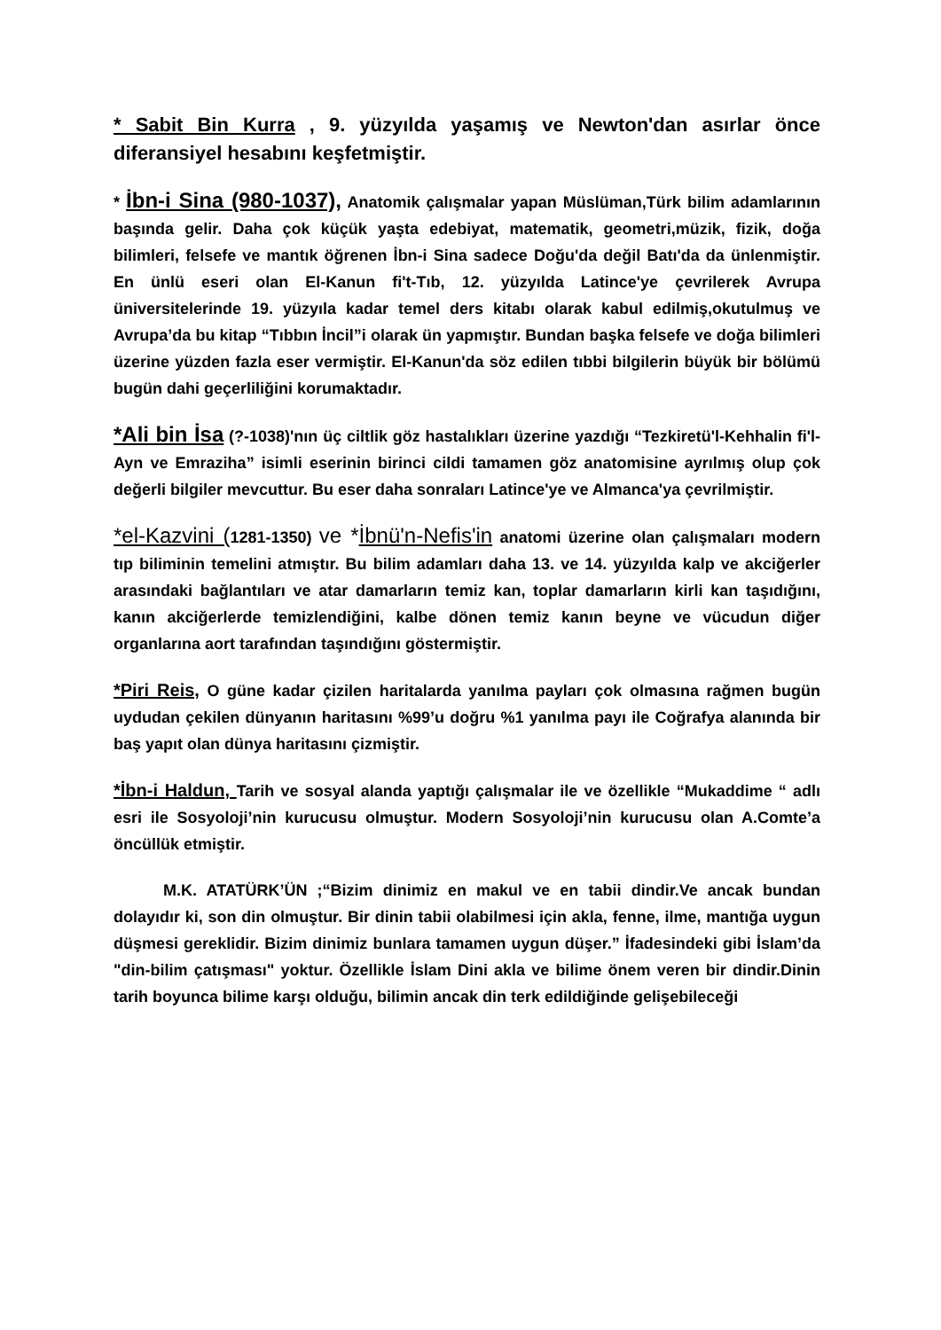* Sabit Bin Kurra , 9. yüzyılda yaşamış ve Newton'dan asırlar önce diferansiyel hesabını keşfetmiştir.
* İbn-i Sina (980-1037), Anatomik çalışmalar yapan Müslüman,Türk bilim adamlarının başında gelir. Daha çok küçük yaşta edebiyat, matematik, geometri,müzik, fizik, doğa bilimleri, felsefe ve mantık öğrenen İbn-i Sina sadece Doğu'da değil Batı'da da ünlenmiştir. En ünlü eseri olan El-Kanun fi't-Tıb, 12. yüzyılda Latince'ye çevrilerek Avrupa üniversitelerinde 19. yüzyıla kadar temel ders kitabı olarak kabul edilmiş,okutulmuş ve Avrupa’da bu kitap “Tıbbın İncil”i olarak ün yapmıştır. Bundan başka felsefe ve doğa bilimleri üzerine yüzden fazla eser vermiştir. El-Kanun'da söz edilen tıbbi bilgilerin büyük bir bölümü bugün dahi geçerliliğini korumaktadır.
*Ali bin İsa (?-1038)'nın üç ciltlik göz hastalıkları üzerine yazdığı “Tezkiretü'l-Kehhalin fi'l-Ayn ve Emraziha” isimli eserinin birinci cildi tamamen göz anatomisine ayrılmış olup çok değerli bilgiler mevcuttur. Bu eser daha sonraları Latince'ye ve Almanca'ya çevrilmiştir.
*el-Kazvini (1281-1350) ve *İbnü'n-Nefis'in anatomi üzerine olan çalışmaları modern tıp biliminin temelini atmıştır. Bu bilim adamları daha 13. ve 14. yüzyılda kalp ve akciğerler arasındaki bağlantıları ve atar damarların temiz kan, toplar damarların kirli kan taşıdığını, kanın akciğerlerde temizlendiğini, kalbe dönen temiz kanın beyne ve vücudun diğer organlarına aort tarafından taşındığını göstermiştir.
*Piri Reis, O güne kadar çizilen haritalarda yanılma payları çok olmasına rağmen bugün uydudan çekilen dünyanın haritasını %99’u doğru %1 yanılma payı ile Coğrafya alanında bir baş yapıt olan dünya haritasını çizmiştir.
*İbn-i Haldun, Tarih ve sosyal alanda yaptığı çalışmalar ile ve özellikle “Mukaddime “ adlı esri ile Sosyoloji’nin kurucusu olmuştur. Modern Sosyoloji’nin kurucusu olan A.Comte’a öncüllük etmiştir.
M.K. ATATÜRK’ÜN ;“Bizim dinimiz en makul ve en tabii dindir.Ve ancak bundan dolayıdır ki, son din olmuştur. Bir dinin tabii olabilmesi için akla, fenne, ilme, mantığa uygun düşmesi gereklidir. Bizim dinimiz bunlara tamamen uygun düşer.” İfadesindeki gibi İslam’da "din-bilim çatışması" yoktur. Özellikle İslam Dini akla ve bilime önem veren bir dindir.Dinin tarih boyunca bilime karşı olduğu, bilimin ancak din terk edildiğinde gelişebileceği